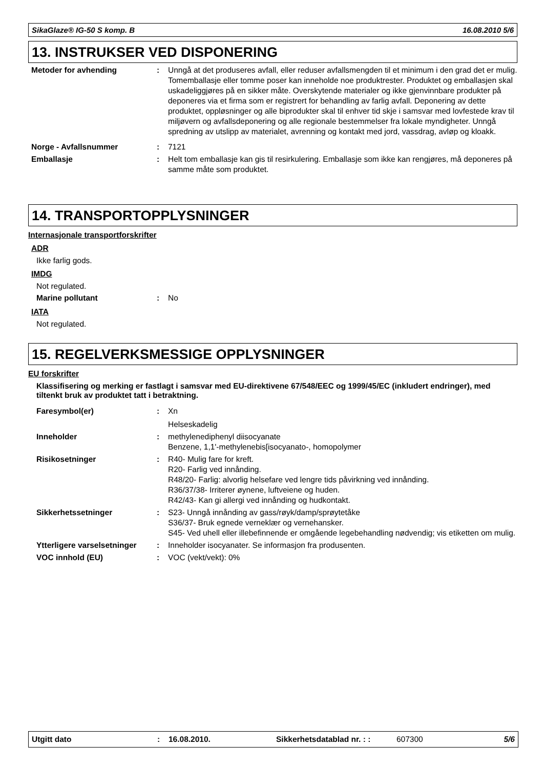SikaGlaze® IG-50 S komp. B 16.08.2010 5/6
13. INSTRUKSER VED DISPONERING
Metoder for avhending : Unngå at det produseres avfall, eller reduser avfallsmengden til et minimum i den grad det er mulig. Tomemballasje eller tomme poser kan inneholde noe produktrester. Produktet og emballasjen skal uskadeliggjøres på en sikker måte. Overskytende materialer og ikke gjenvinnbare produkter på deponeres via et firma som er registrert for behandling av farlig avfall. Deponering av dette produktet, oppløsninger og alle biprodukter skal til enhver tid skje i samsvar med lovfestede krav til miljøvern og avfallsdeponering og alle regionale bestemmelser fra lokale myndigheter. Unngå spredning av utslipp av materialet, avrenning og kontakt med jord, vassdrag, avløp og kloakk.
Norge - Avfallsnummer : 7121
Emballasje : Helt tom emballasje kan gis til resirkulering. Emballasje som ikke kan rengjøres, må deponeres på samme måte som produktet.
14. TRANSPORTOPPLYSNINGER
Internasjonale transportforskrifter
ADR
Ikke farlig gods.
IMDG
Not regulated.
Marine pollutant : No
IATA
Not regulated.
15. REGELVERKSMESSIGE OPPLYSNINGER
EU forskrifter
Klassifisering og merking er fastlagt i samsvar med EU-direktivene 67/548/EEC og 1999/45/EC (inkludert endringer), med tiltenkt bruk av produktet tatt i betraktning.
Faresymbol(er) : Xn
Helseskadelig
Inneholder : methylenediphenyl diisocyanate
Benzene, 1,1'-methylenebis[isocyanato-, homopolymer
Risikosetninger : R40- Mulig fare for kreft.
R20- Farlig ved innånding.
R48/20- Farlig: alvorlig helsefare ved lengre tids påvirkning ved innånding.
R36/37/38- Irriterer øynene, luftveiene og huden.
R42/43- Kan gi allergi ved innånding og hudkontakt.
Sikkerhetssetninger : S23- Unngå innånding av gass/røyk/damp/sprøytetåke
S36/37- Bruk egnede verneklær og vernehansker.
S45- Ved uhell eller illebefinnende er omgående legebehandling nødvendig; vis etiketten om mulig.
Ytterligere varselsetninger
: Inneholder isocyanater. Se informasjon fra produsenten.
VOC innhold (EU) : VOC (vekt/vekt): 0%
Utgitt dato: 16.08.2010. Sikkerhetsdatablad nr. : : 607300 5/6